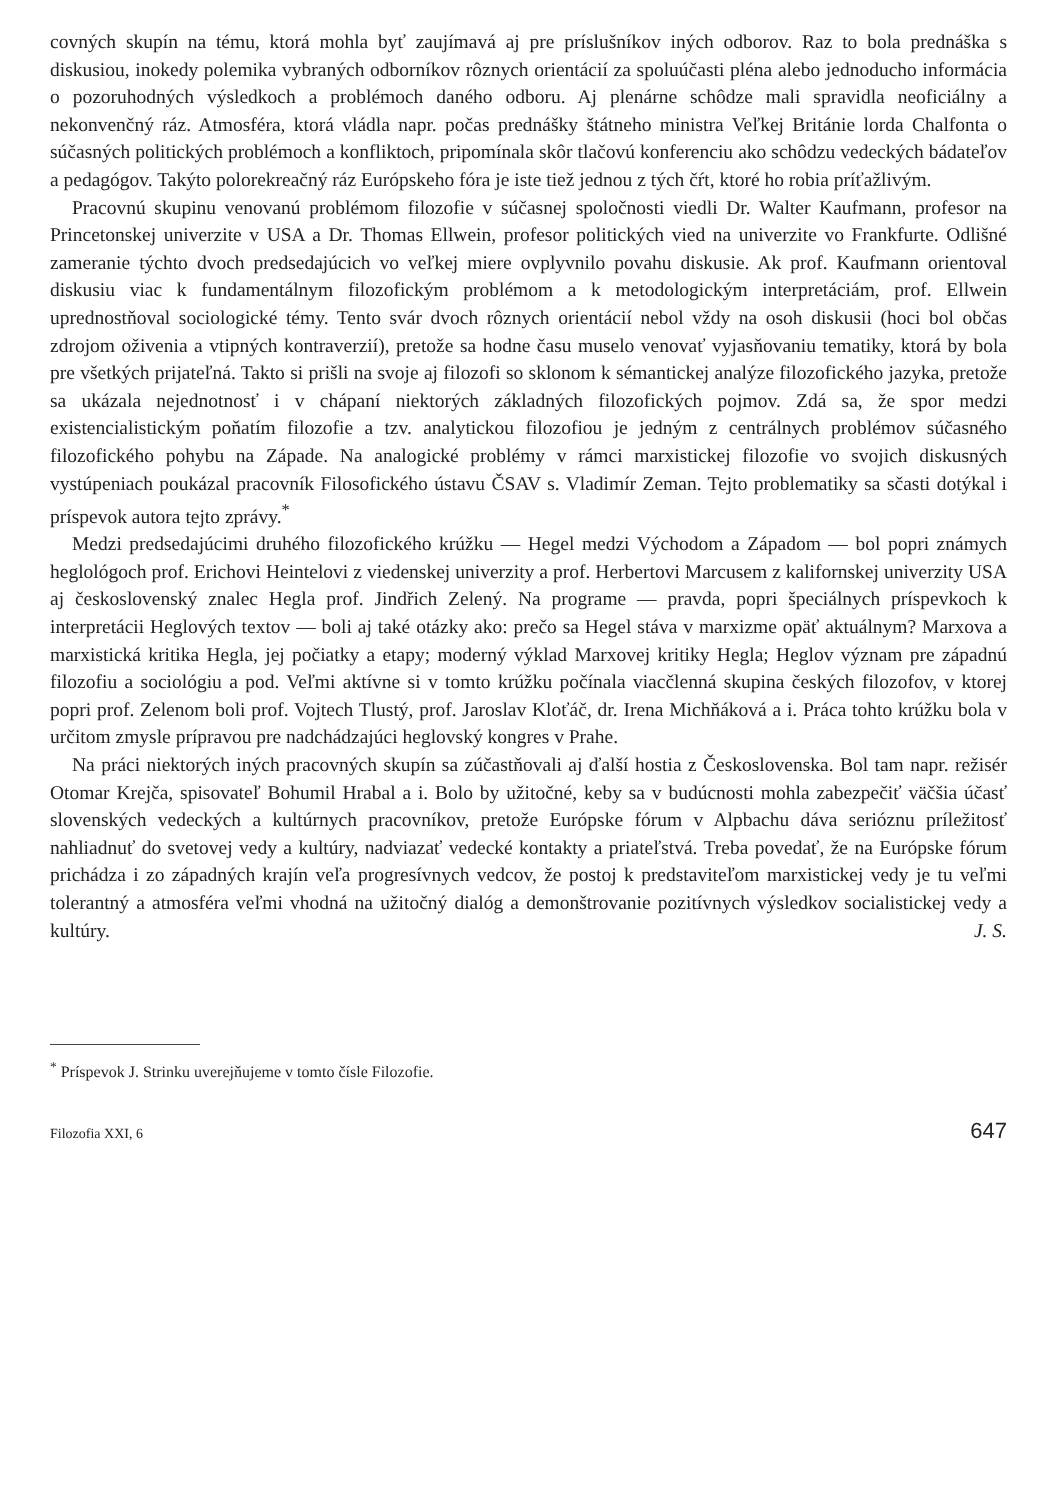covných skupín na tému, ktorá mohla byť zaujímavá aj pre príslušníkov iných odborov. Raz to bola prednáška s diskusiou, inokedy polemika vybraných odborníkov rôznych orientácií za spoluúčasti pléna alebo jednoducho informácia o pozoruhodných výsledkoch a problémoch daného odboru. Aj plenárne schôdze mali spravidla neoficiálny a nekonvenčný ráz. Atmosféra, ktorá vládla napr. počas prednášky štátneho ministra Veľkej Británie lorda Chalfonta o súčasných politických problémoch a konfliktoch, pripomínala skôr tlačovú konferenciu ako schôdzu vedeckých bádateľov a pedagógov. Takýto polorekreačný ráz Európskeho fóra je iste tiež jednou z tých čŕt, ktoré ho robia príťažlivým.
Pracovnú skupinu venovanú problémom filozofie v súčasnej spoločnosti viedli Dr. Walter Kaufmann, profesor na Princetonskej univerzite v USA a Dr. Thomas Ellwein, profesor politických vied na univerzite vo Frankfurte. Odlišné zameranie týchto dvoch predsedajúcich vo veľkej miere ovplyvnilo povahu diskusie. Ak prof. Kaufmann orientoval diskusiu viac k fundamentálnym filozofickým problémom a k metodologickým interpretáciám, prof. Ellwein uprednostňoval sociologické témy. Tento svár dvoch rôznych orientácií nebol vždy na osoh diskusii (hoci bol občas zdrojom oživenia a vtipných kontraverzií), pretože sa hodne času muselo venovať vyjasňovaniu tematiky, ktorá by bola pre všetkých prijateľná. Takto si prišli na svoje aj filozofi so sklonom k sémantickej analýze filozofického jazyka, pretože sa ukázala nejednotnosť i v chápaní niektorých základných filozofických pojmov. Zdá sa, že spor medzi existencialistickým poňatím filozofie a tzv. analytickou filozofiou je jedným z centrálnych problémov súčasného filozofického pohybu na Západe. Na analogické problémy v rámci marxistickej filozofie vo svojich diskusných vystúpeniach poukázal pracovník Filosofického ústavu ČSAV s. Vladimír Zeman. Tejto problematiky sa sčasti dotýkal i príspevok autora tejto zprávy.<sup>*</sup>
Medzi predsedajúcimi druhého filozofického krúžku — Hegel medzi Východom a Západom — bol popri známych heglológoch prof. Erichovi Heintelovi z viedenskej univerzity a prof. Herbertovi Marcusem z kalifornskej univerzity USA aj československý znalec Hegla prof. Jindřich Zelený. Na programe — pravda, popri špeciálnych príspevkoch k interpretácii Heglových textov — boli aj také otázky ako: prečo sa Hegel stáva v marxizme opäť aktuálnym? Marxova a marxistická kritika Hegla, jej počiatky a etapy; moderný výklad Marxovej kritiky Hegla; Heglov význam pre západnú filozofiu a sociológiu a pod. Veľmi aktívne si v tomto krúžku počínala viacčlenná skupina českých filozofov, v ktorej popri prof. Zelenom boli prof. Vojtech Tlustý, prof. Jaroslav Kloťáč, dr. Irena Michňáková a i. Práca tohto krúžku bola v určitom zmysle prípravou pre nadchádzajúci heglovský kongres v Prahe.
Na práci niektorých iných pracovných skupín sa zúčastňovali aj ďalší hostia z Československa. Bol tam napr. režisér Otomar Krejča, spisovateľ Bohumil Hrabal a i. Bolo by užitočné, keby sa v budúcnosti mohla zabezpečiť väčšia účasť slovenských vedeckých a kultúrnych pracovníkov, pretože Európske fórum v Alpbachu dáva serióznu príležitosť nahliadnuť do svetovej vedy a kultúry, nadviazať vedecké kontakty a priateľstvá. Treba povedať, že na Európske fórum prichádza i zo západných krajín veľa progresívnych vedcov, že postoj k predstaviteľom marxistickej vedy je tu veľmi tolerantný a atmosféra veľmi vhodná na užitočný dialóg a demonštrovanie pozitívnych výsledkov socialistickej vedy a kultúry. J. S.
<sup>*</sup> Príspevok J. Strinku uverejňujeme v tomto čísle Filozofie.
Filozofia XXI, 6 647